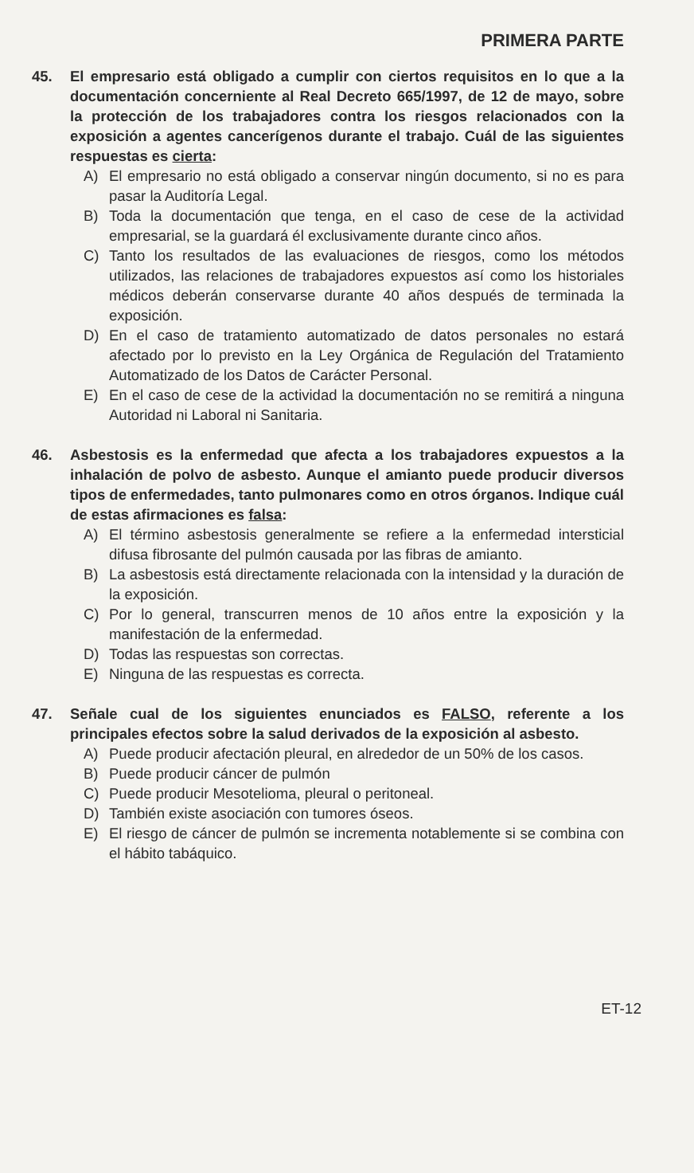PRIMERA PARTE
45. El empresario está obligado a cumplir con ciertos requisitos en lo que a la documentación concerniente al Real Decreto 665/1997, de 12 de mayo, sobre la protección de los trabajadores contra los riesgos relacionados con la exposición a agentes cancerígenos durante el trabajo. Cuál de las siguientes respuestas es cierta:
A) El empresario no está obligado a conservar ningún documento, si no es para pasar la Auditoría Legal.
B) Toda la documentación que tenga, en el caso de cese de la actividad empresarial, se la guardará él exclusivamente durante cinco años.
C) Tanto los resultados de las evaluaciones de riesgos, como los métodos utilizados, las relaciones de trabajadores expuestos así como los historiales médicos deberán conservarse durante 40 años después de terminada la exposición.
D) En el caso de tratamiento automatizado de datos personales no estará afectado por lo previsto en la Ley Orgánica de Regulación del Tratamiento Automatizado de los Datos de Carácter Personal.
E) En el caso de cese de la actividad la documentación no se remitirá a ninguna Autoridad ni Laboral ni Sanitaria.
46. Asbestosis es la enfermedad que afecta a los trabajadores expuestos a la inhalación de polvo de asbesto. Aunque el amianto puede producir diversos tipos de enfermedades, tanto pulmonares como en otros órganos. Indique cuál de estas afirmaciones es falsa:
A) El término asbestosis generalmente se refiere a la enfermedad intersticial difusa fibrosante del pulmón causada por las fibras de amianto.
B) La asbestosis está directamente relacionada con la intensidad y la duración de la exposición.
C) Por lo general, transcurren menos de 10 años entre la exposición y la manifestación de la enfermedad.
D) Todas las respuestas son correctas.
E) Ninguna de las respuestas es correcta.
47. Señale cual de los siguientes enunciados es FALSO, referente a los principales efectos sobre la salud derivados de la exposición al asbesto.
A) Puede producir afectación pleural, en alrededor de un 50% de los casos.
B) Puede producir cáncer de pulmón
C) Puede producir Mesotelioma, pleural o peritoneal.
D) También existe asociación con tumores óseos.
E) El riesgo de cáncer de pulmón se incrementa notablemente si se combina con el hábito tabáquico.
ET-12